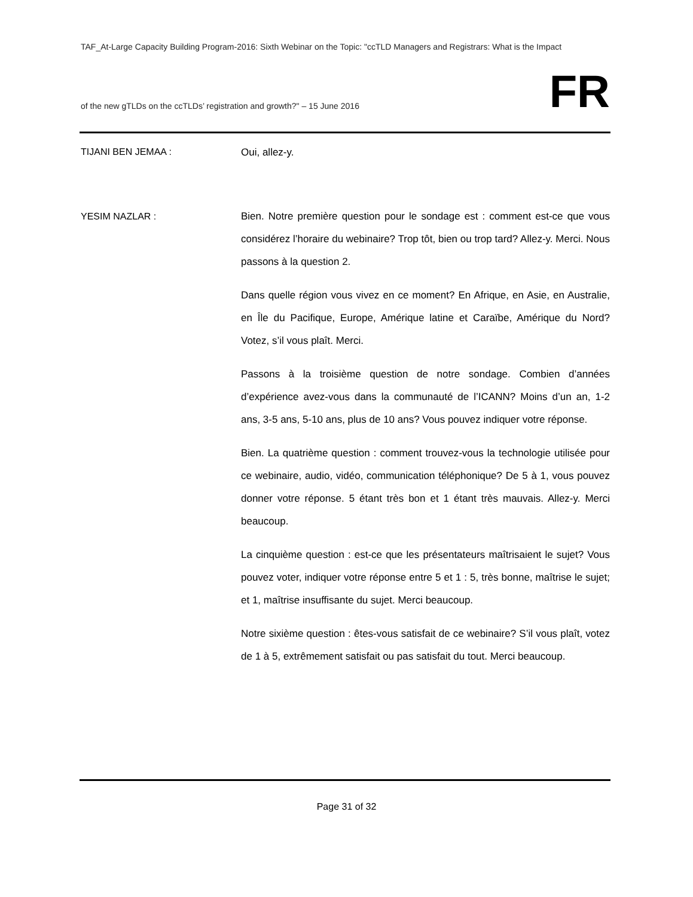TAF_At-Large Capacity Building Program-2016: Sixth Webinar on the Topic: "ccTLD Managers and Registrars: What is the Impact
of the new gTLDs on the ccTLDs’ registration and growth?" – 15 June 2016
FR
TIJANI BEN JEMAA :
Oui, allez-y.
YESIM NAZLAR :
Bien. Notre première question pour le sondage est : comment est-ce que vous considérez l’horaire du webinaire? Trop tôt, bien ou trop tard? Allez-y. Merci. Nous passons à la question 2.
Dans quelle région vous vivez en ce moment? En Afrique, en Asie, en Australie, en Île du Pacifique, Europe, Amérique latine et Caraïbe, Amérique du Nord? Votez, s’il vous plaît. Merci.
Passons à la troisième question de notre sondage. Combien d’années d’expérience avez-vous dans la communauté de l’ICANN? Moins d’un an, 1-2 ans, 3-5 ans, 5-10 ans, plus de 10 ans? Vous pouvez indiquer votre réponse.
Bien. La quatrième question : comment trouvez-vous la technologie utilisée pour ce webinaire, audio, vidéo, communication téléphonique? De 5 à 1, vous pouvez donner votre réponse. 5 étant très bon et 1 étant très mauvais. Allez-y. Merci beaucoup.
La cinquième question : est-ce que les présentateurs maîtrisaient le sujet? Vous pouvez voter, indiquer votre réponse entre 5 et 1 : 5, très bonne, maîtrise le sujet; et 1, maîtrise insuffisante du sujet. Merci beaucoup.
Notre sixième question : êtes-vous satisfait de ce webinaire? S’il vous plaît, votez de 1 à 5, extrêmement satisfait ou pas satisfait du tout. Merci beaucoup.
Page 31 of 32